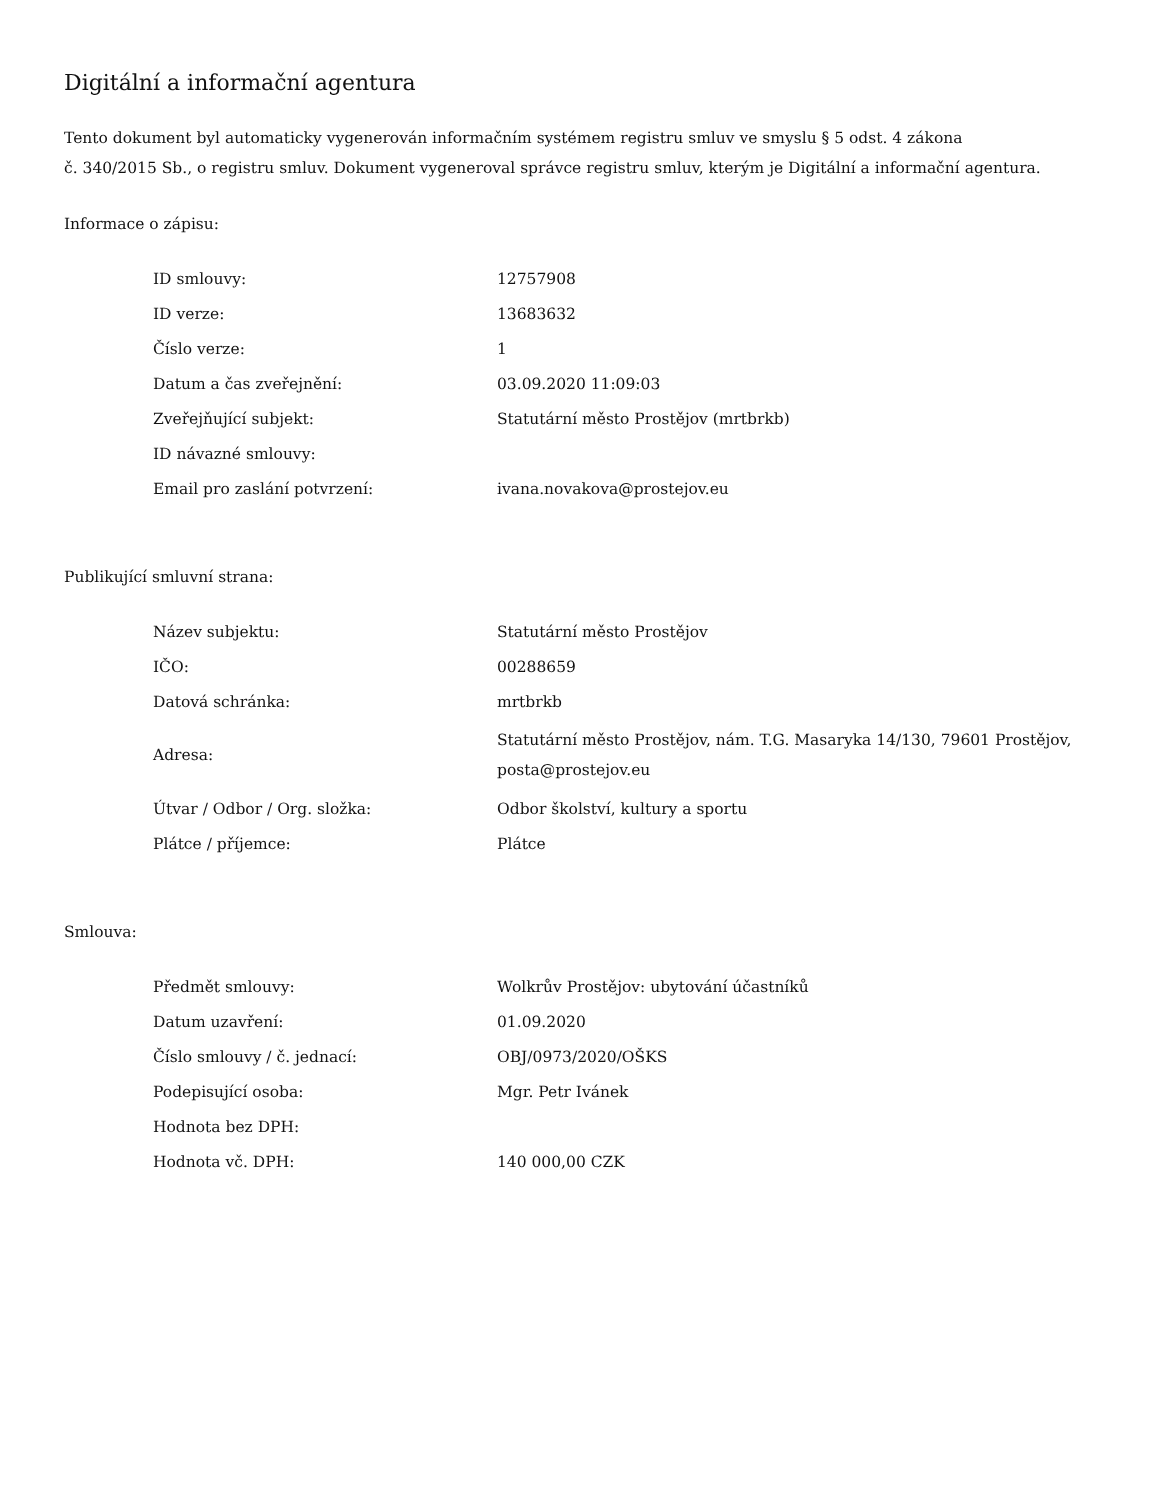Digitální a informační agentura
Tento dokument byl automaticky vygenerován informačním systémem registru smluv ve smyslu § 5 odst. 4 zákona
č. 340/2015 Sb., o registru smluv. Dokument vygeneroval správce registru smluv, kterým je Digitální a informační agentura.
Informace o zápisu:
| ID smlouvy: | 12757908 |
| ID verze: | 13683632 |
| Číslo verze: | 1 |
| Datum a čas zveřejnění: | 03.09.2020 11:09:03 |
| Zveřejňující subjekt: | Statutární město Prostějov (mrtbrkb) |
| ID návazné smlouvy: | |
| Email pro zaslání potvrzení: | ivana.novakova@prostejov.eu |
Publikující smluvní strana:
| Název subjektu: | Statutární město Prostějov |
| IČO: | 00288659 |
| Datová schránka: | mrtbrkb |
| Adresa: | Statutární město Prostějov, nám. T.G. Masaryka 14/130, 79601 Prostějov, posta@prostejov.eu |
| Útvar / Odbor / Org. složka: | Odbor školství, kultury a sportu |
| Plátce / příjemce: | Plátce |
Smlouva:
| Předmět smlouvy: | Wolkrův Prostějov: ubytování účastníků |
| Datum uzavření: | 01.09.2020 |
| Číslo smlouvy / č. jednací: | OBJ/0973/2020/OŠKS |
| Podepisující osoba: | Mgr. Petr Ivánek |
| Hodnota bez DPH: | |
| Hodnota vč. DPH: | 140 000,00 CZK |